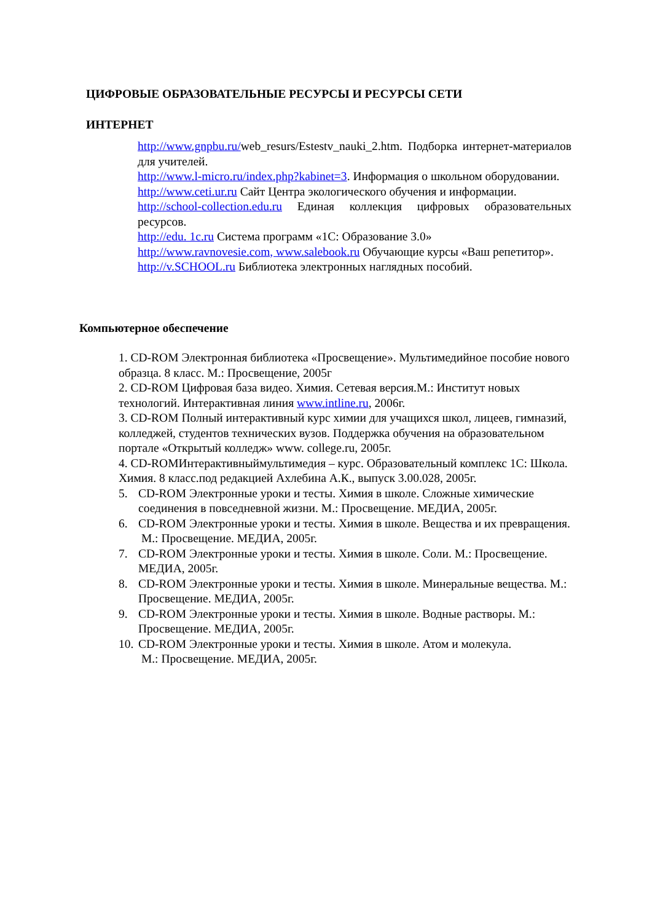ЦИФРОВЫЕ ОБРАЗОВАТЕЛЬНЫЕ РЕСУРСЫ И РЕСУРСЫ СЕТИ
ИНТЕРНЕТ
http://www.gnpbu.ru/web_resurs/Estestv_nauki_2.htm. Подборка интернет-материалов для учителей.
http://www.l-micro.ru/index.php?kabinet=3. Информация о школьном оборудовании.
http://www.ceti.ur.ru Сайт Центра экологического обучения и информации.
http://school-collection.edu.ru Единая коллекция цифровых образовательных ресурсов.
http://edu. 1c.ru Система программ «1С: Образование 3.0»
http://www.ravnovesie.com, www.salebook.ru Обучающие курсы «Ваш репетитор».
http://v.SCHOOL.ru Библиотека электронных наглядных пособий.
Компьютерное обеспечение
1. CD-ROM Электронная библиотека «Просвещение». Мультимедийное пособие нового образца. 8 класс. М.: Просвещение, 2005г
2. CD-ROM Цифровая база видео. Химия. Сетевая версия.М.: Институт новых технологий. Интерактивная линия www.intline.ru, 2006г.
3. CD-ROM Полный интерактивный курс химии для учащихся школ, лицеев, гимназий, колледжей, студентов технических вузов. Поддержка обучения на образовательном портале «Открытый колледж» www. college.ru, 2005г.
4. CD-ROMИнтерактивныймультимедия – курс. Образовательный комплекс 1С: Школа. Химия. 8 класс.под редакцией Ахлебина А.К., выпуск 3.00.028, 2005г.
5. CD-ROM Электронные уроки и тесты. Химия в школе. Сложные химические соединения в повседневной жизни. М.: Просвещение. МЕДИА, 2005г.
6. CD-ROM Электронные уроки и тесты. Химия в школе. Вещества и их превращения.
М.: Просвещение. МЕДИА, 2005г.
7. CD-ROM Электронные уроки и тесты. Химия в школе. Соли. М.: Просвещение. МЕДИА, 2005г.
8. CD-ROM Электронные уроки и тесты. Химия в школе. Минеральные вещества. М.: Просвещение. МЕДИА, 2005г.
9. CD-ROM Электронные уроки и тесты. Химия в школе. Водные растворы. М.: Просвещение. МЕДИА, 2005г.
10. CD-ROM Электронные уроки и тесты. Химия в школе. Атом и молекула.
М.: Просвещение. МЕДИА, 2005г.